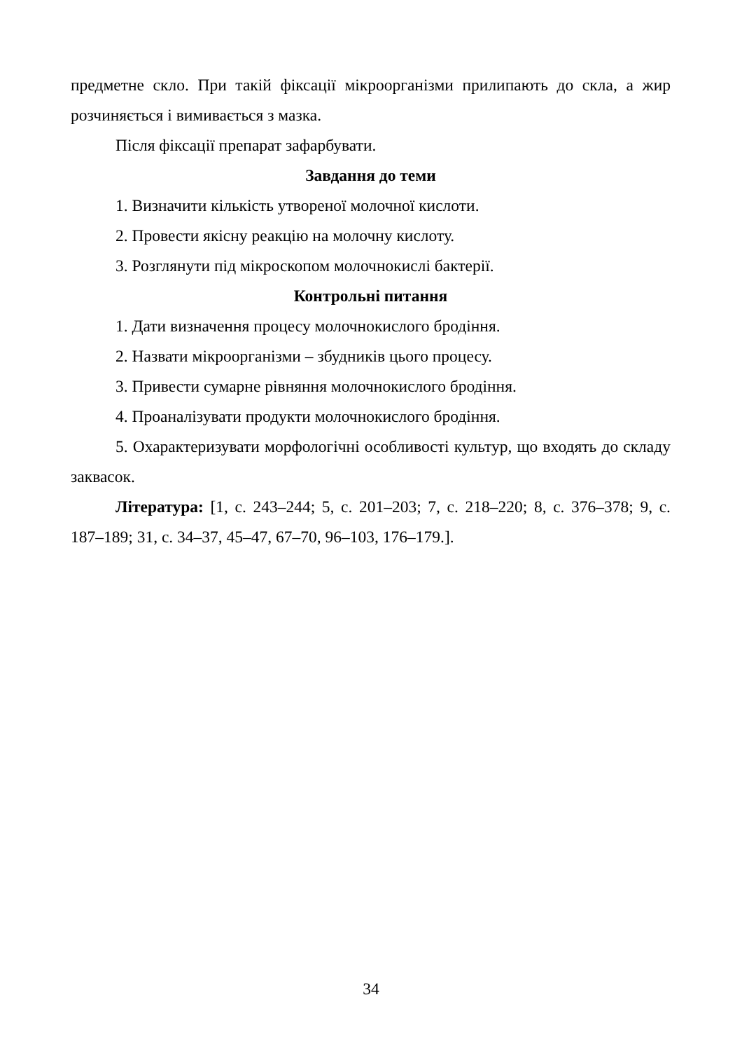предметне скло. При такій фіксації мікроорганізми прилипають до скла, а жир розчиняється і вимивається з мазка.
Після фіксації препарат зафарбувати.
Завдання до теми
1. Визначити кількість утвореної молочної кислоти.
2. Провести якісну реакцію на молочну кислоту.
3. Розглянути під мікроскопом молочнокислі бактерії.
Контрольні питання
1. Дати визначення процесу молочнокислого бродіння.
2. Назвати мікроорганізми – збудників цього процесу.
3. Привести сумарне рівняння молочнокислого бродіння.
4. Проаналізувати продукти молочнокислого бродіння.
5. Охарактеризувати морфологічні особливості культур, що входять до складу заквасок.
Література: [1, с. 243–244; 5, с. 201–203; 7, с. 218–220; 8, с. 376–378; 9, с. 187–189; 31, с. 34–37, 45–47, 67–70, 96–103, 176–179.].
34